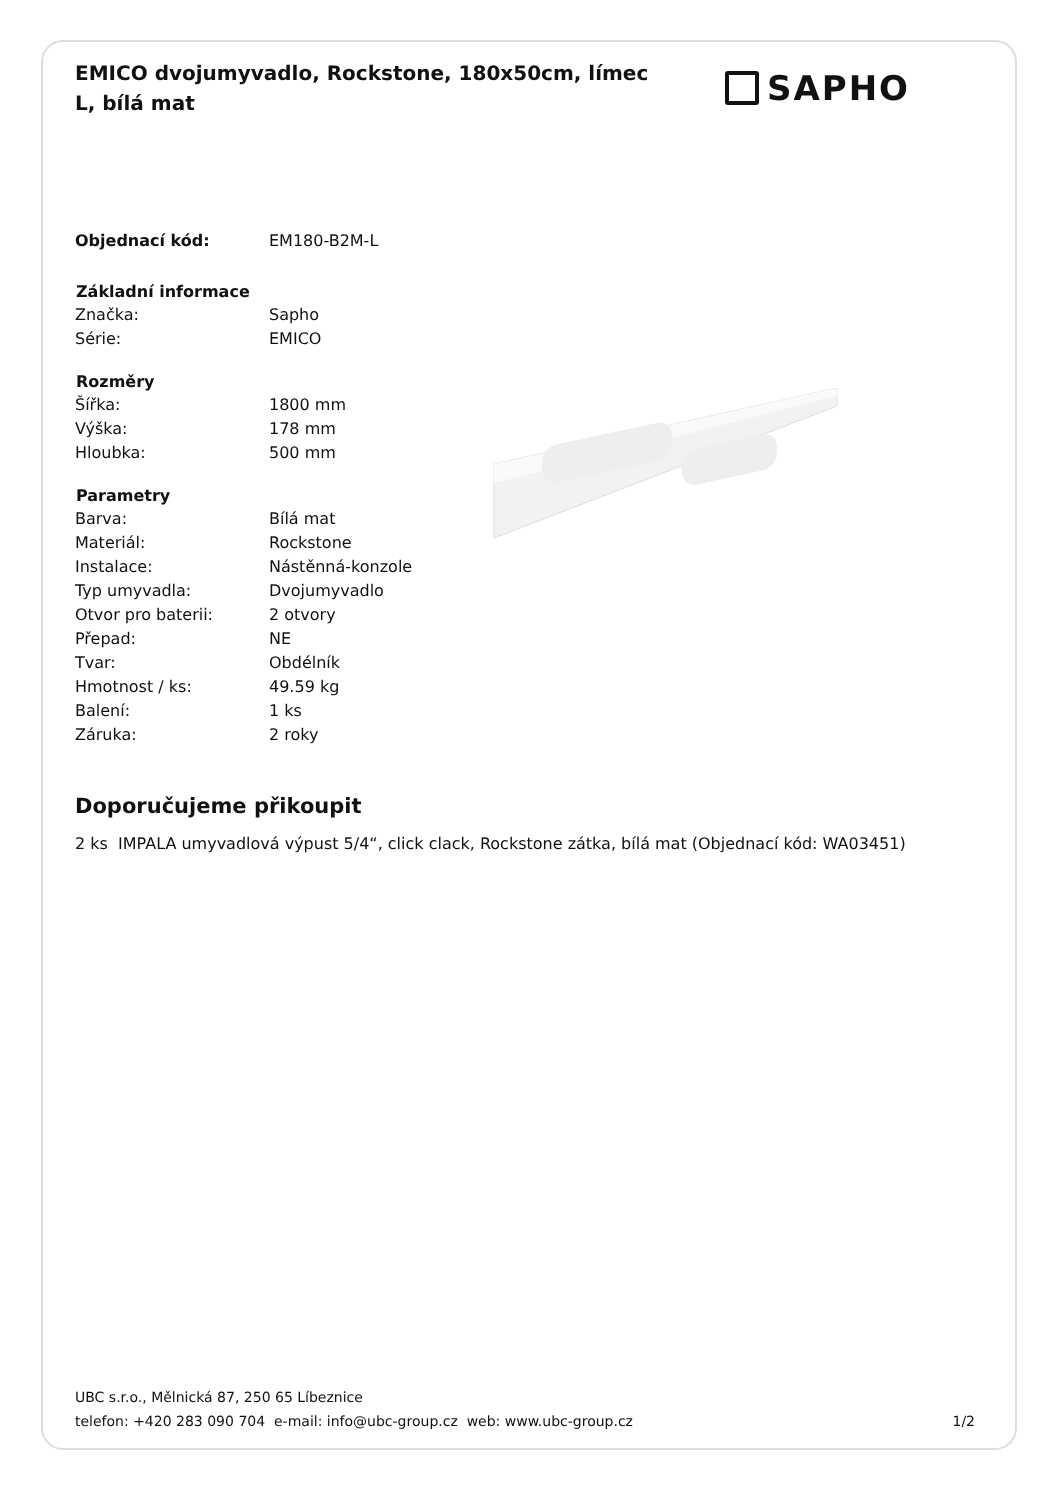EMICO dvojumyvadlo, Rockstone, 180x50cm, límec L, bílá mat
SAPHO
| Objednací kód: | EM180-B2M-L |
| Základní informace | |
| Značka: | Sapho |
| Série: | EMICO |
| Rozměry | |
| Šířka: | 1800 mm |
| Výška: | 178 mm |
| Hloubka: | 500 mm |
| Parametry | |
| Barva: | Bílá mat |
| Materiál: | Rockstone |
| Instalace: | Nástěnná-konzole |
| Typ umyvadla: | Dvojumyvadlo |
| Otvor pro baterii: | 2 otvory |
| Přepad: | NE |
| Tvar: | Obdélník |
| Hmotnost / ks: | 49.59 kg |
| Balení: | 1 ks |
| Záruka: | 2 roky |
Doporučujeme přikoupit
2 ks IMPALA umyvadlová výpust 5/4“, click clack, Rockstone zátka, bílá mat (Objednací kód: WA03451)
UBC s.r.o., Mělnická 87, 250 65 Líbeznice
telefon: +420 283 090 704 e-mail: info@ubc-group.cz web: www.ubc-group.cz 1/2